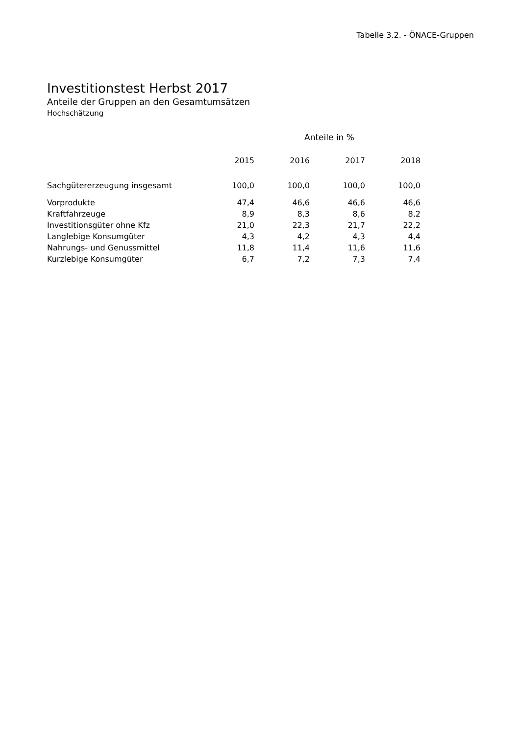Tabelle 3.2. - ÖNACE-Gruppen
Investitionstest Herbst 2017
Anteile der Gruppen an den Gesamtumsätzen
Hochschätzung
| | Anteile in % | | | |
| --- | --- | --- | --- | --- |
| | 2015 | 2016 | 2017 | 2018 |
| Sachgütererzeugung insgesamt | 100,0 | 100,0 | 100,0 | 100,0 |
| Vorprodukte | 47,4 | 46,6 | 46,6 | 46,6 |
| Kraftfahrzeuge | 8,9 | 8,3 | 8,6 | 8,2 |
| Investitionsgüter ohne Kfz | 21,0 | 22,3 | 21,7 | 22,2 |
| Langlebige Konsumgüter | 4,3 | 4,2 | 4,3 | 4,4 |
| Nahrungs- und Genussmittel | 11,8 | 11,4 | 11,6 | 11,6 |
| Kurzlebige Konsumgüter | 6,7 | 7,2 | 7,3 | 7,4 |